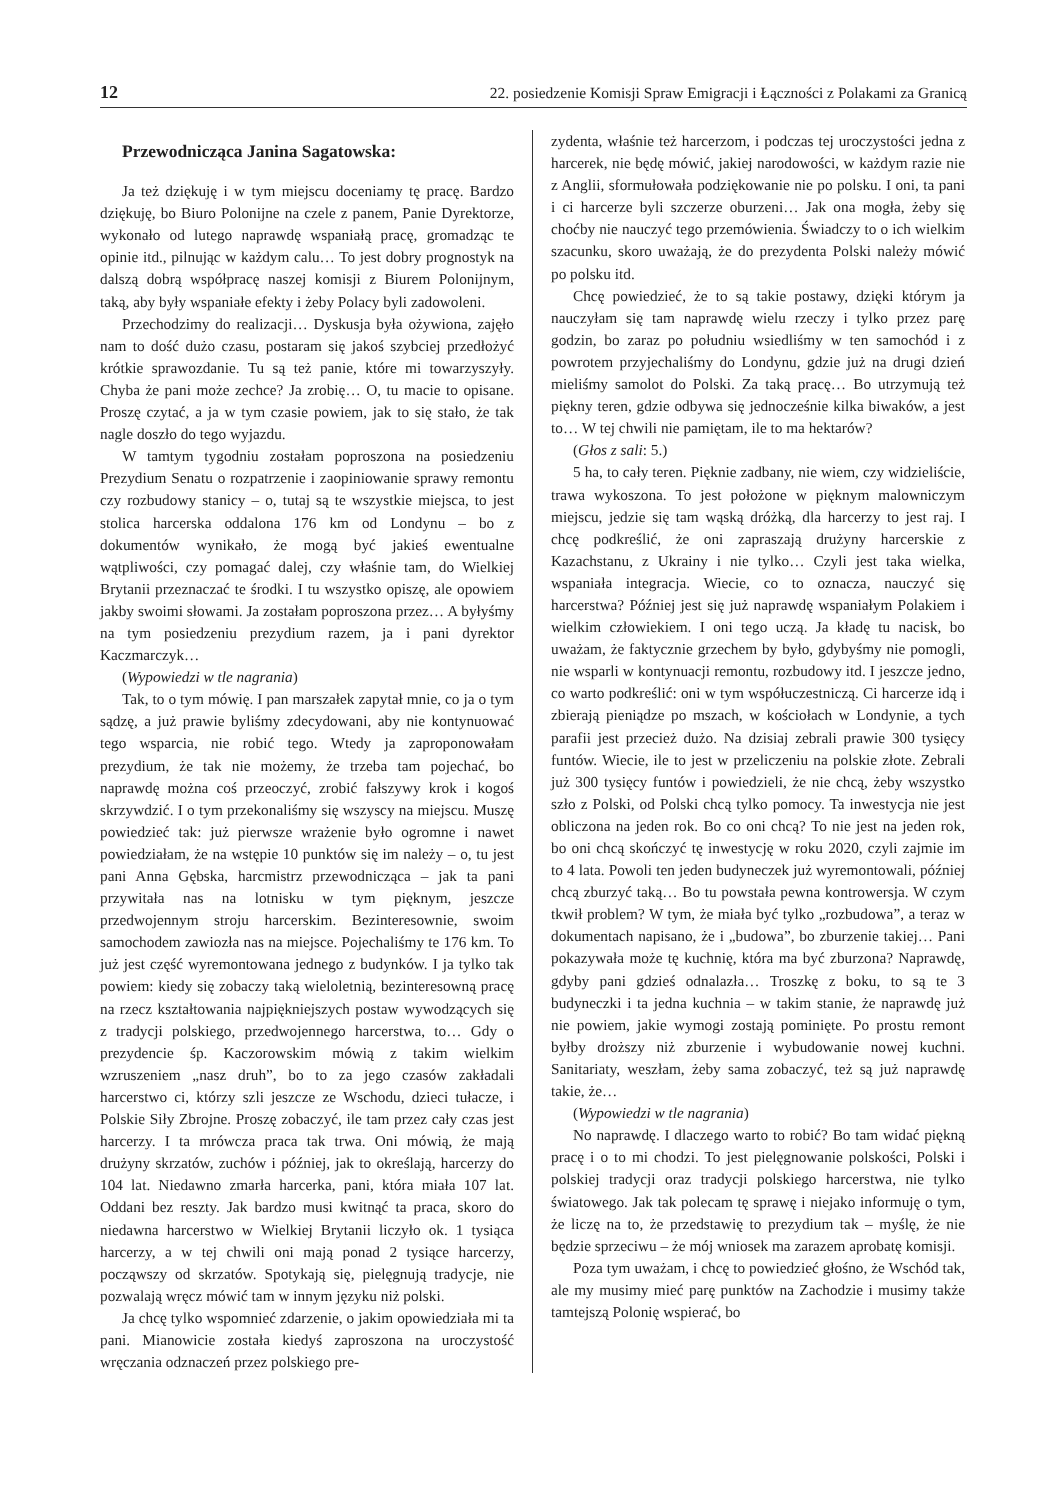12 22. posiedzenie Komisji Spraw Emigracji i Łączności z Polakami za Granicą
Przewodnicząca Janina Sagatowska:
Ja też dziękuję i w tym miejscu doceniamy tę pracę. Bardzo dziękuję, bo Biuro Polonijne na czele z panem, Panie Dyrektorze, wykonało od lutego naprawdę wspaniałą pracę, gromadząc te opinie itd., pilnując w każdym calu… To jest dobry prognostyk na dalszą dobrą współpracę naszej komisji z Biurem Polonijnym, taką, aby były wspaniałe efekty i żeby Polacy byli zadowoleni.
Przechodzimy do realizacji… Dyskusja była ożywiona, zajęło nam to dość dużo czasu, postaram się jakoś szybciej przedłożyć krótkie sprawozdanie. Tu są też panie, które mi towarzyszyły. Chyba że pani może zechce? Ja zrobię… O, tu macie to opisane. Proszę czytać, a ja w tym czasie powiem, jak to się stało, że tak nagle doszło do tego wyjazdu.
W tamtym tygodniu zostałam poproszona na posiedzeniu Prezydium Senatu o rozpatrzenie i zaopiniowanie sprawy remontu czy rozbudowy stanicy – o, tutaj są te wszystkie miejsca, to jest stolica harcerska oddalona 176 km od Londynu – bo z dokumentów wynikało, że mogą być jakieś ewentualne wątpliwości, czy pomagać dalej, czy właśnie tam, do Wielkiej Brytanii przeznaczać te środki. I tu wszystko opiszę, ale opowiem jakby swoimi słowami. Ja zostałam poproszona przez… A byłyśmy na tym posiedzeniu prezydium razem, ja i pani dyrektor Kaczmarczyk…
(Wypowiedzi w tle nagrania)
Tak, to o tym mówię. I pan marszałek zapytał mnie, co ja o tym sądzę, a już prawie byliśmy zdecydowani, aby nie kontynuować tego wsparcia, nie robić tego. Wtedy ja zaproponowałam prezydium, że tak nie możemy, że trzeba tam pojechać, bo naprawdę można coś przeoczyć, zrobić fałszywy krok i kogoś skrzywdzić. I o tym przekonaliśmy się wszyscy na miejscu. Muszę powiedzieć tak: już pierwsze wrażenie było ogromne i nawet powiedziałam, że na wstępie 10 punktów się im należy – o, tu jest pani Anna Gębska, harcmistrz przewodnicząca – jak ta pani przywitała nas na lotnisku w tym pięknym, jeszcze przedwojennym stroju harcerskim. Bezinteresownie, swoim samochodem zawiozła nas na miejsce. Pojechaliśmy te 176 km. To już jest część wyremontowana jednego z budynków. I ja tylko tak powiem: kiedy się zobaczy taką wieloletnią, bezinteresowną pracę na rzecz kształtowania najpiękniejszych postaw wywodzących się z tradycji polskiego, przedwojennego harcerstwa, to… Gdy o prezydencie śp. Kaczorowskim mówią z takim wielkim wzruszeniem „nasz druh”, bo to za jego czasów zakładali harcerstwo ci, którzy szli jeszcze ze Wschodu, dzieci tułacze, i Polskie Siły Zbrojne. Proszę zobaczyć, ile tam przez cały czas jest harcerzy. I ta mrówcza praca tak trwa. Oni mówią, że mają drużyny skrzatów, zuchów i później, jak to określają, harcerzy do 104 lat. Niedawno zmarła harcerka, pani, która miała 107 lat. Oddani bez reszty. Jak bardzo musi kwitnąć ta praca, skoro do niedawna harcerstwo w Wielkiej Brytanii liczyło ok. 1 tysiąca harcerzy, a w tej chwili oni mają ponad 2 tysiące harcerzy, począwszy od skrzatów. Spotykają się, pielęgnują tradycje, nie pozwalają wręcz mówić tam w innym języku niż polski.
Ja chcę tylko wspomnieć zdarzenie, o jakim opowiedziała mi ta pani. Mianowicie została kiedyś zaproszona na uroczystość wręczania odznaczeń przez polskiego pre-
zydenta, właśnie też harcerzom, i podczas tej uroczystości jedna z harcerek, nie będę mówić, jakiej narodowości, w każdym razie nie z Anglii, sformułowała podziękowanie nie po polsku. I oni, ta pani i ci harcerze byli szczerze oburzeni… Jak ona mogła, żeby się choćby nie nauczyć tego przemówienia. Świadczy to o ich wielkim szacunku, skoro uważają, że do prezydenta Polski należy mówić po polsku itd.
Chcę powiedzieć, że to są takie postawy, dzięki którym ja nauczyłam się tam naprawdę wielu rzeczy i tylko przez parę godzin, bo zaraz po południu wsiedliśmy w ten samochód i z powrotem przyjechaliśmy do Londynu, gdzie już na drugi dzień mieliśmy samolot do Polski. Za taką pracę… Bo utrzymują też piękny teren, gdzie odbywa się jednocześnie kilka biwaków, a jest to… W tej chwili nie pamiętam, ile to ma hektarów?
(Głos z sali: 5.)
5 ha, to cały teren. Pięknie zadbany, nie wiem, czy widzieliście, trawa wykoszona. To jest położone w pięknym malowniczym miejscu, jedzie się tam wąską dróżką, dla harcerzy to jest raj. I chcę podkreślić, że oni zapraszają drużyny harcerskie z Kazachstanu, z Ukrainy i nie tylko… Czyli jest taka wielka, wspaniała integracja. Wiecie, co to oznacza, nauczyć się harcerstwa? Później jest się już naprawdę wspaniałym Polakiem i wielkim człowiekiem. I oni tego uczą. Ja kładę tu nacisk, bo uważam, że faktycznie grzechem by było, gdybyśmy nie pomogli, nie wsparli w kontynuacji remontu, rozbudowy itd. I jeszcze jedno, co warto podkreślić: oni w tym współuczestniczą. Ci harcerze idą i zbierają pieniądze po mszach, w kościołach w Londynie, a tych parafii jest przecież dużo. Na dzisiaj zebrali prawie 300 tysięcy funtów. Wiecie, ile to jest w przeliczeniu na polskie złote. Zebrali już 300 tysięcy funtów i powiedzieli, że nie chcą, żeby wszystko szło z Polski, od Polski chcą tylko pomocy. Ta inwestycja nie jest obliczona na jeden rok. Bo co oni chcą? To nie jest na jeden rok, bo oni chcą skończyć tę inwestycję w roku 2020, czyli zajmie im to 4 lata. Powoli ten jeden budyneczek już wyremontowali, później chcą zburzyć taką… Bo tu powstała pewna kontrowersja. W czym tkwił problem? W tym, że miała być tylko „rozbudowa”, a teraz w dokumentach napisano, że i „budowa”, bo zburzenie takiej… Pani pokazywała może tę kuchnię, która ma być zburzona? Naprawdę, gdyby pani gdzieś odnalazła… Troszkę z boku, to są te 3 budyneczki i ta jedna kuchnia – w takim stanie, że naprawdę już nie powiem, jakie wymogi zostają pominięte. Po prostu remont byłby droższy niż zburzenie i wybudowanie nowej kuchni. Sanitariaty, weszłam, żeby sama zobaczyć, też są już naprawdę takie, że…
(Wypowiedzi w tle nagrania)
No naprawdę. I dlaczego warto to robić? Bo tam widać piękną pracę i o to mi chodzi. To jest pielęgnowanie polskości, Polski i polskiej tradycji oraz tradycji polskiego harcerstwa, nie tylko światowego. Jak tak polecam tę sprawę i niejako informuję o tym, że liczę na to, że przedstawię to prezydium tak – myślę, że nie będzie sprzeciwu – że mój wniosek ma zarazem aprobatę komisji.
Poza tym uważam, i chcę to powiedzieć głośno, że Wschód tak, ale my musimy mieć parę punktów na Zachodzie i musimy także tamtejszą Polonię wspierać, bo